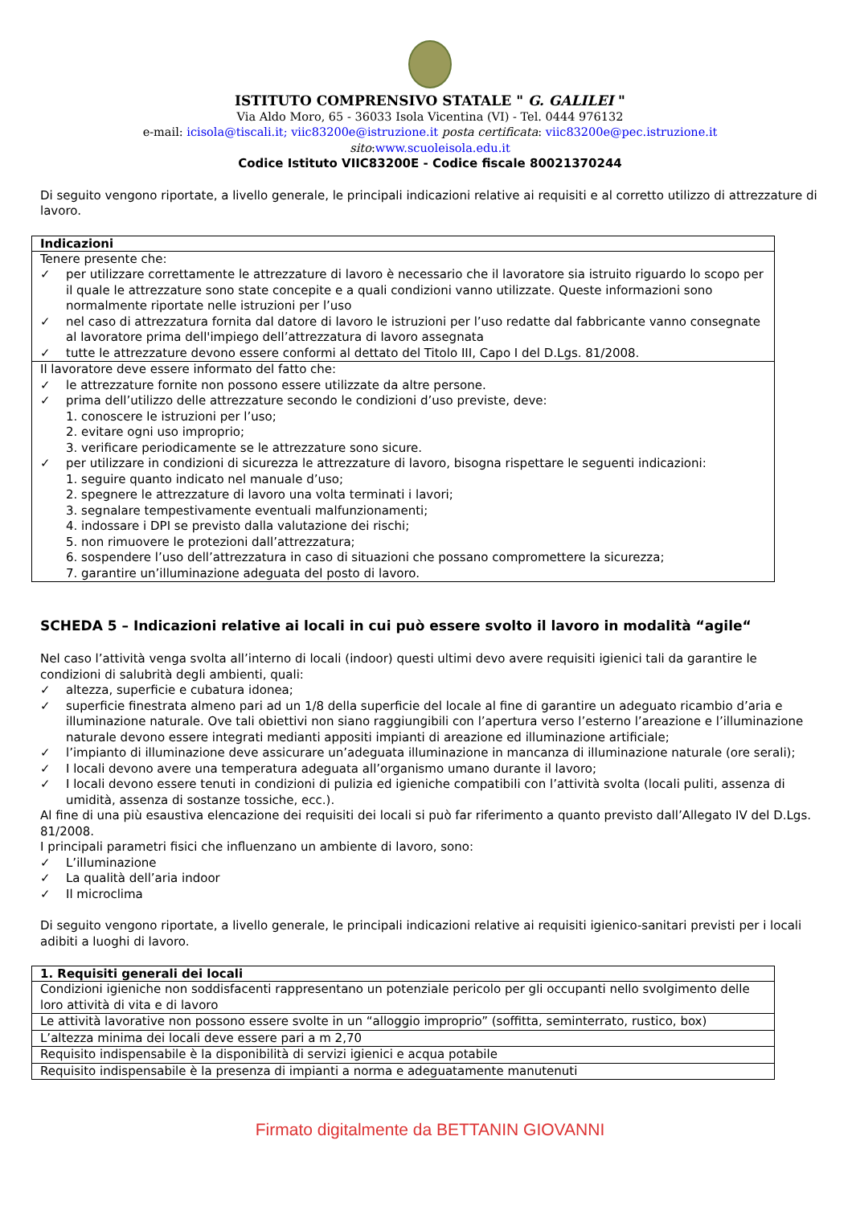ISTITUTO COMPRENSIVO STATALE " G. GALILEI "
Via Aldo Moro, 65 - 36033 Isola Vicentina (VI) - Tel. 0444 976132
e-mail: icisola@tiscali.it; viic83200e@istruzione.it posta certificata: viic83200e@pec.istruzione.it
sito:www.scuoleisola.edu.it
Codice Istituto VIIC83200E - Codice fiscale 80021370244
Di seguito vengono riportate, a livello generale, le principali indicazioni relative ai requisiti e al corretto utilizzo di attrezzature di lavoro.
| Indicazioni |
| --- |
| Tenere presente che: ✓ per utilizzare correttamente le attrezzature di lavoro è necessario che il lavoratore sia istruito riguardo lo scopo per il quale le attrezzature sono state concepite e a quali condizioni vanno utilizzate. Queste informazioni sono normalmente riportate nelle istruzioni per l’uso ✓ nel caso di attrezzatura fornita dal datore di lavoro le istruzioni per l’uso redatte dal fabbricante vanno consegnate al lavoratore prima dell'impiego dell’attrezzatura di lavoro assegnata ✓ tutte le attrezzature devono essere conformi al dettato del Titolo III, Capo I del D.Lgs. 81/2008. |
| Il lavoratore deve essere informato del fatto che: ✓ le attrezzature fornite non possono essere utilizzate da altre persone. ✓ prima dell’utilizzo delle attrezzature secondo le condizioni d’uso previste, deve: 1. conoscere le istruzioni per l’uso; 2. evitare ogni uso improprio; 3. verificare periodicamente se le attrezzature sono sicure. ✓ per utilizzare in condizioni di sicurezza le attrezzature di lavoro, bisogna rispettare le seguenti indicazioni: 1. seguire quanto indicato nel manuale d’uso; 2. spegnere le attrezzature di lavoro una volta terminati i lavori; 3. segnalare tempestivamente eventuali malfunzionamenti; 4. indossare i DPI se previsto dalla valutazione dei rischi; 5. non rimuovere le protezioni dall’attrezzatura; 6. sospendere l’uso dell’attrezzatura in caso di situazioni che possano compromettere la sicurezza; 7. garantire un’illuminazione adeguata del posto di lavoro. |
SCHEDA 5 – Indicazioni relative ai locali in cui può essere svolto il lavoro in modalità “agile“
Nel caso l’attività venga svolta all’interno di locali (indoor) questi ultimi devo avere requisiti igienici tali da garantire le condizioni di salubrità degli ambienti, quali:
✓ altezza, superficie e cubatura idonea;
✓ superficie finestrata almeno pari ad un 1/8 della superficie del locale al fine di garantire un adeguato ricambio d’aria e illuminazione naturale. Ove tali obiettivi non siano raggiungibili con l’apertura verso l’esterno l’areazione e l’illuminazione naturale devono essere integrati medianti appositi impianti di areazione ed illuminazione artificiale;
✓ l’impianto di illuminazione deve assicurare un’adeguata illuminazione in mancanza di illuminazione naturale (ore serali);
✓ I locali devono avere una temperatura adeguata all’organismo umano durante il lavoro;
✓ I locali devono essere tenuti in condizioni di pulizia ed igieniche compatibili con l’attività svolta (locali puliti, assenza di umidità, assenza di sostanze tossiche, ecc.).
Al fine di una più esaustiva elencazione dei requisiti dei locali si può far riferimento a quanto previsto dall’Allegato IV del D.Lgs. 81/2008.
I principali parametri fisici che influenzano un ambiente di lavoro, sono:
✓ L’illuminazione
✓ La qualità dell’aria indoor
✓ Il microclima
Di seguito vengono riportate, a livello generale, le principali indicazioni relative ai requisiti igienico-sanitari previsti per i locali adibiti a luoghi di lavoro.
| 1. Requisiti generali dei locali |
| --- |
| Condizioni igieniche non soddisfacenti rappresentano un potenziale pericolo per gli occupanti nello svolgimento delle loro attività di vita e di lavoro |
| Le attività lavorative non possono essere svolte in un “alloggio improprio” (soffitta, seminterrato, rustico, box) |
| L’altezza minima dei locali deve essere pari a m 2,70 |
| Requisito indispensabile è la disponibilità di servizi igienici e acqua potabile |
| Requisito indispensabile è la presenza di impianti a norma e adeguatamente manutenuti |
Firmato digitalmente da BETTANIN GIOVANNI